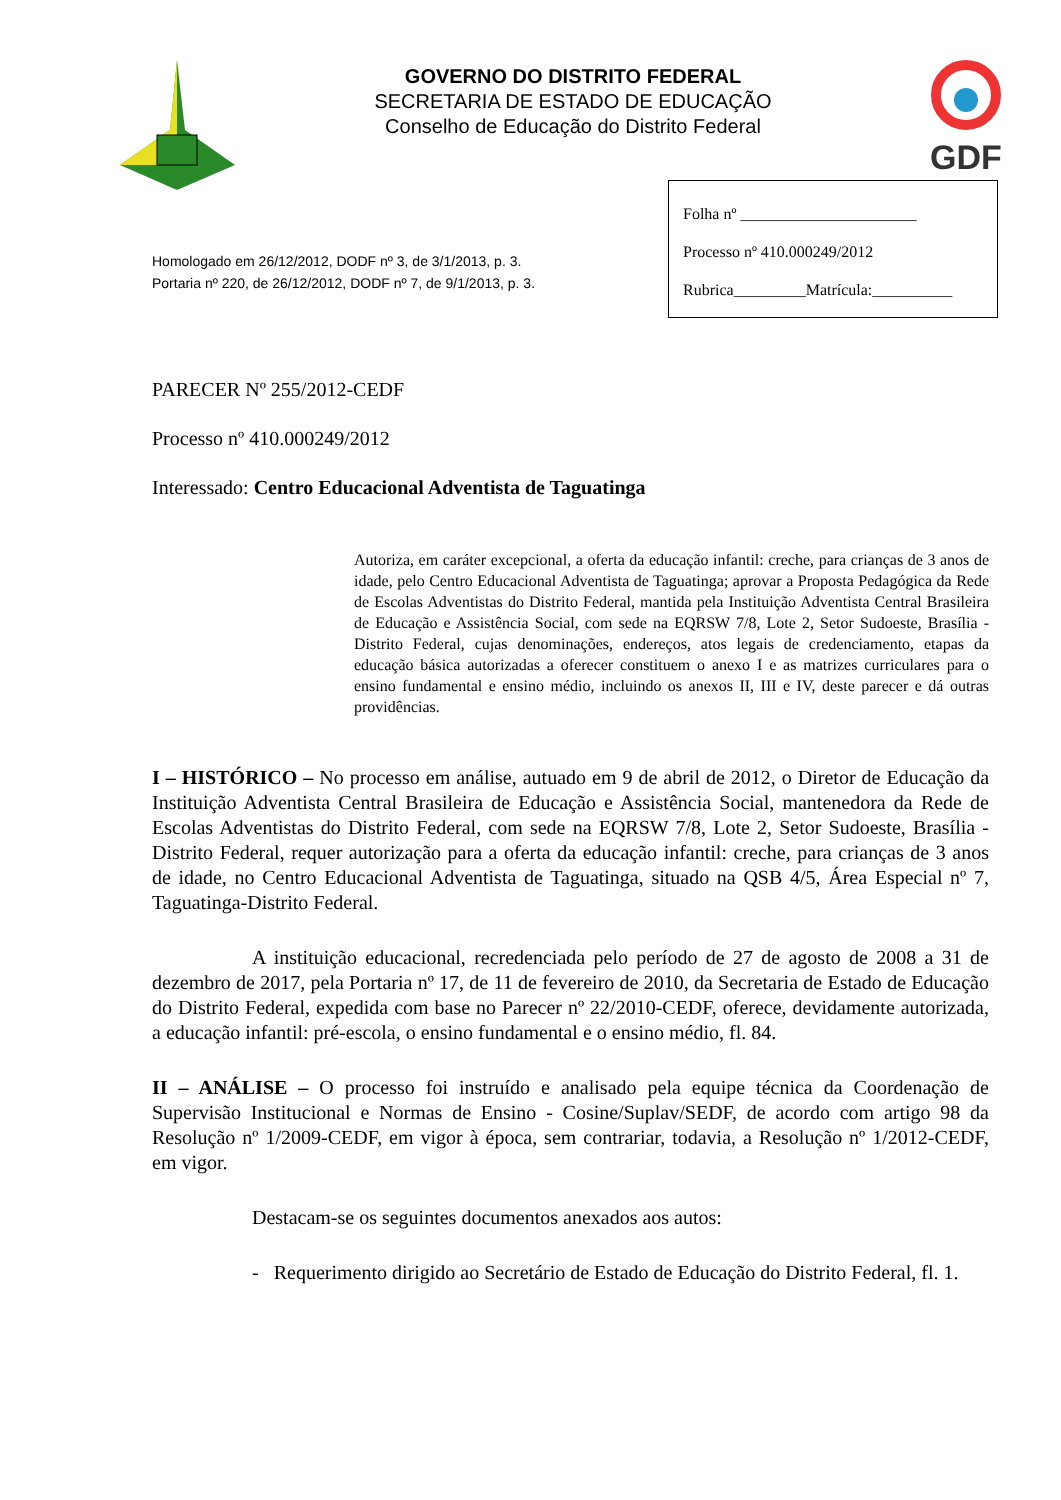GOVERNO DO DISTRITO FEDERAL
SECRETARIA DE ESTADO DE EDUCAÇÃO
Conselho de Educação do Distrito Federal
GDF
Homologado em 26/12/2012, DODF nº 3, de 3/1/2013, p. 3.
Portaria nº 220, de 26/12/2012, DODF nº 7, de 9/1/2013, p. 3.
Folha nº ______________________
Processo nº 410.000249/2012
Rubrica_________Matrícula:__________
PARECER Nº 255/2012-CEDF
Processo nº 410.000249/2012
Interessado: Centro Educacional Adventista de Taguatinga
Autoriza, em caráter excepcional, a oferta da educação infantil: creche, para crianças de 3 anos de idade, pelo Centro Educacional Adventista de Taguatinga; aprovar a Proposta Pedagógica da Rede de Escolas Adventistas do Distrito Federal, mantida pela Instituição Adventista Central Brasileira de Educação e Assistência Social, com sede na EQRSW 7/8, Lote 2, Setor Sudoeste, Brasília - Distrito Federal, cujas denominações, endereços, atos legais de credenciamento, etapas da educação básica autorizadas a oferecer constituem o anexo I e as matrizes curriculares para o ensino fundamental e ensino médio, incluindo os anexos II, III e IV, deste parecer e dá outras providências.
I – HISTÓRICO – No processo em análise, autuado em 9 de abril de 2012, o Diretor de Educação da Instituição Adventista Central Brasileira de Educação e Assistência Social, mantenedora da Rede de Escolas Adventistas do Distrito Federal, com sede na EQRSW 7/8, Lote 2, Setor Sudoeste, Brasília - Distrito Federal, requer autorização para a oferta da educação infantil: creche, para crianças de 3 anos de idade, no Centro Educacional Adventista de Taguatinga, situado na QSB 4/5, Área Especial nº 7, Taguatinga-Distrito Federal.
A instituição educacional, recredenciada pelo período de 27 de agosto de 2008 a 31 de dezembro de 2017, pela Portaria nº 17, de 11 de fevereiro de 2010, da Secretaria de Estado de Educação do Distrito Federal, expedida com base no Parecer nº 22/2010-CEDF, oferece, devidamente autorizada, a educação infantil: pré-escola, o ensino fundamental e o ensino médio, fl. 84.
II – ANÁLISE – O processo foi instruído e analisado pela equipe técnica da Coordenação de Supervisão Institucional e Normas de Ensino - Cosine/Suplav/SEDF, de acordo com artigo 98 da Resolução nº 1/2009-CEDF, em vigor à época, sem contrariar, todavia, a Resolução nº 1/2012-CEDF, em vigor.
Destacam-se os seguintes documentos anexados aos autos:
- Requerimento dirigido ao Secretário de Estado de Educação do Distrito Federal, fl. 1.